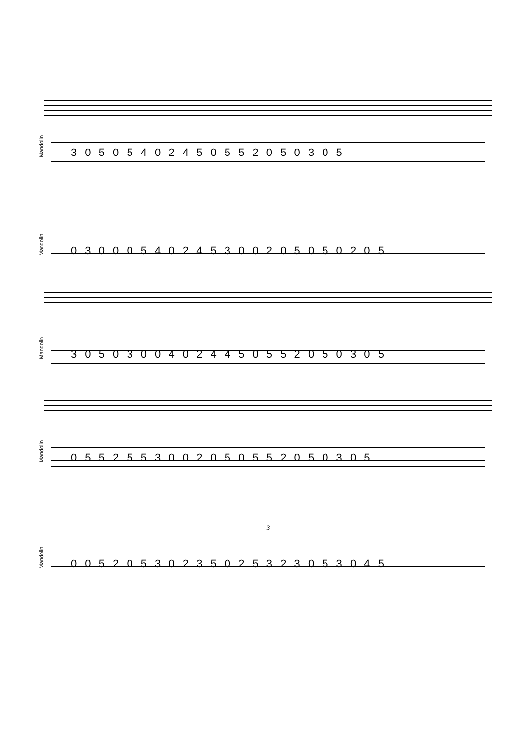Mandolin
3 0 5 0 5 4 0 2 4 5 0 5 5 2 0 5 0 3 0 5
Mandolin
0 3 0 0 0 5 4 0 2 4 5 3 0 0 2 0 5 0 5 0 2 0 5
Mandolin
3 0 5 0 3 0 0 4 0 2 4 4 5 0 5 5 2 0 5 0 3 0 5
Mandolin
0 5 5 2 5 5 3 0 0 2 0 5 0 5 5 2 0 5 0 3 0 5
3
Mandolin
0 0 5 2 0 5 3 0 2 3 5 0 2 5 3 2 3 0 5 3 0 4 5